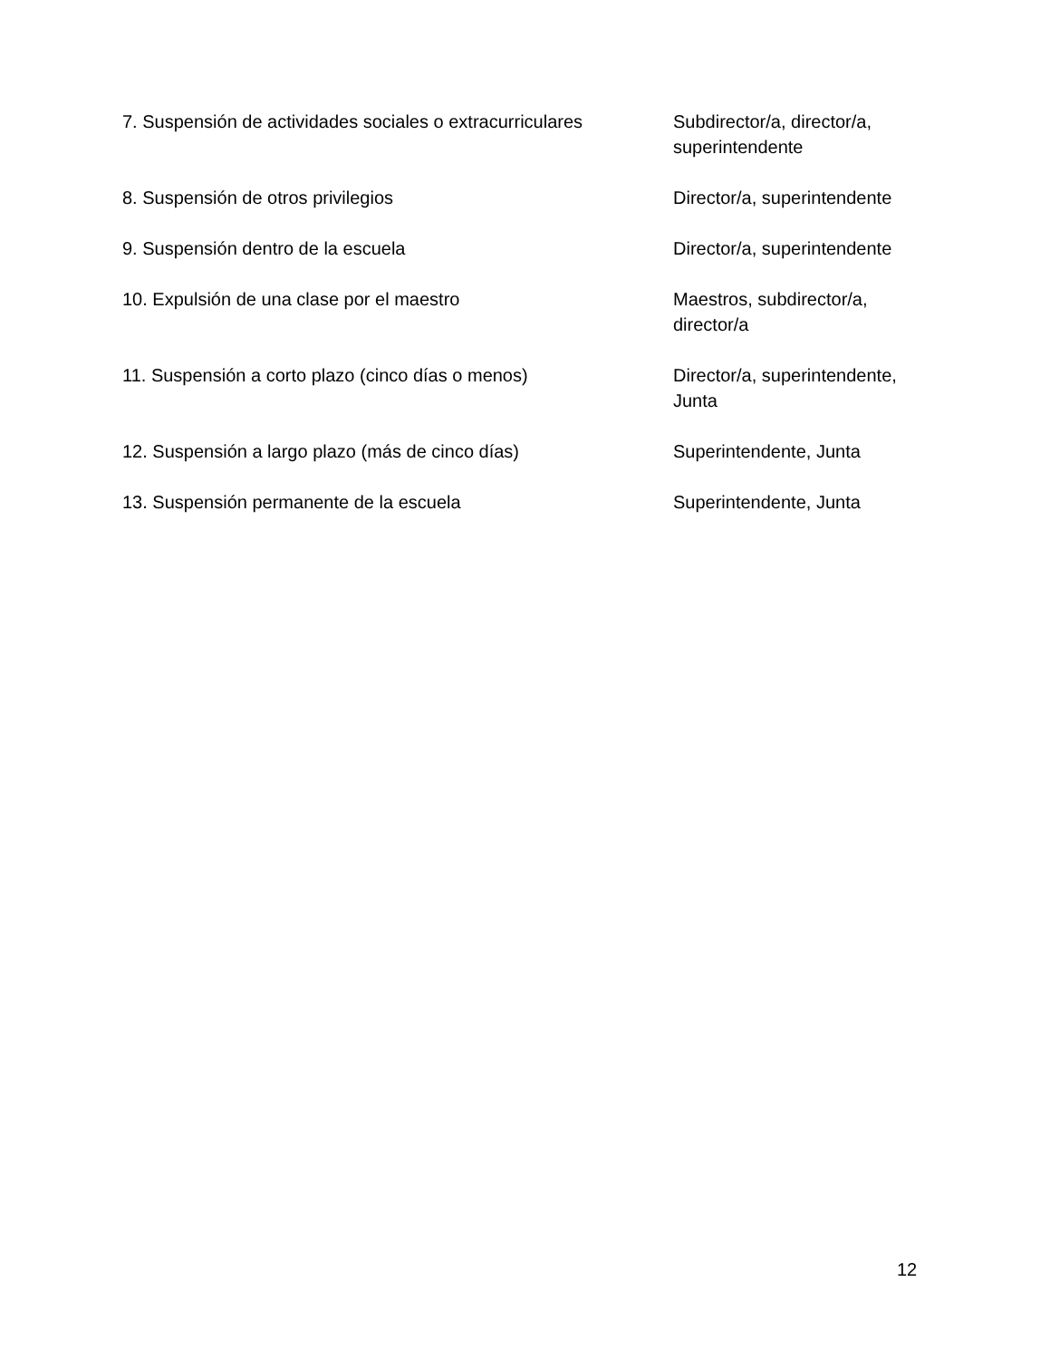| 7. Suspensión de actividades sociales o extracurriculares | Subdirector/a, director/a, superintendente |
| 8. Suspensión de otros privilegios | Director/a, superintendente |
| 9. Suspensión dentro de la escuela | Director/a, superintendente |
| 10. Expulsión de una clase por el maestro | Maestros, subdirector/a, director/a |
| 11. Suspensión a corto plazo (cinco días o menos) | Director/a, superintendente, Junta |
| 12. Suspensión a largo plazo (más de cinco días) | Superintendente, Junta |
| 13. Suspensión permanente de la escuela | Superintendente, Junta |
12